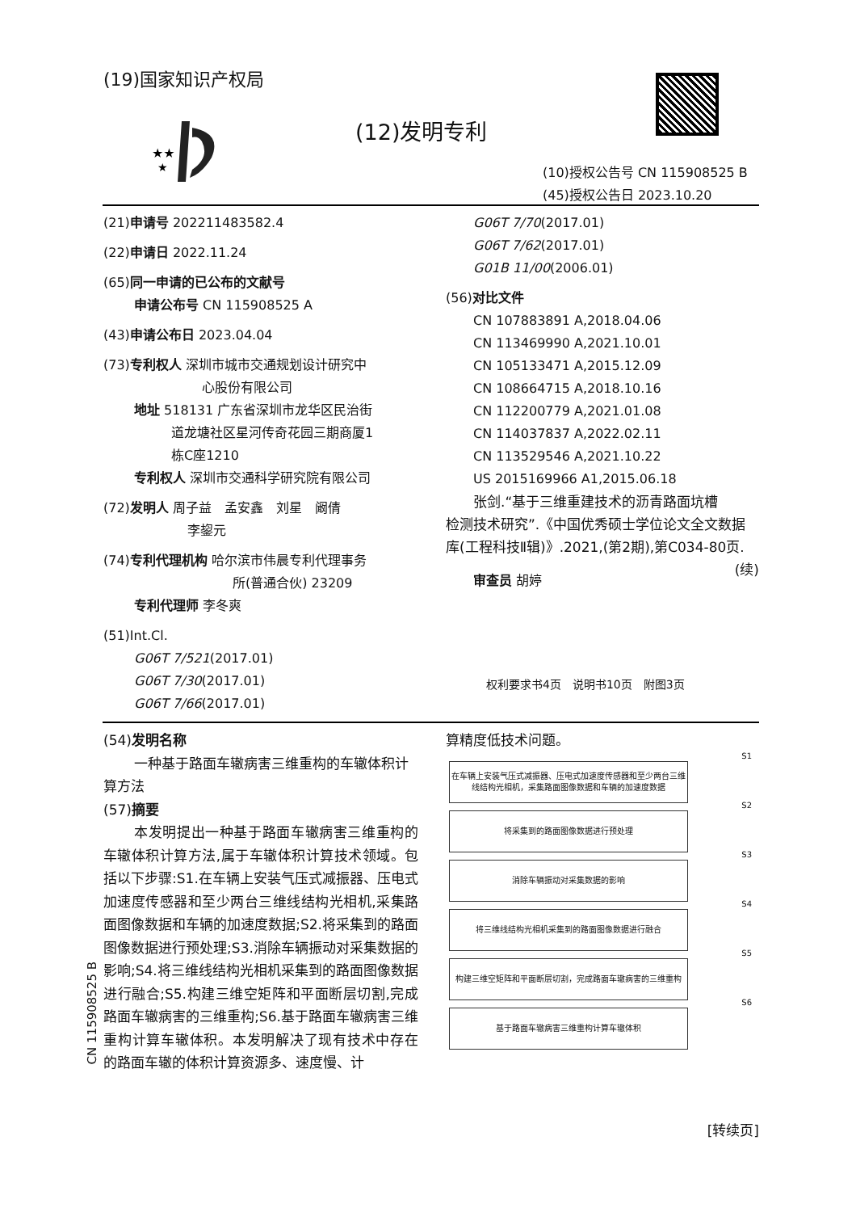(19)国家知识产权局
★★
★
(12)发明专利
(10)授权公告号 CN 115908525 B
(45)授权公告日 2023.10.20
(21)申请号 202211483582.4
(22)申请日 2022.11.24
(65)同一申请的已公布的文献号
申请公布号 CN 115908525 A
(43)申请公布日 2023.04.04
(73)专利权人 深圳市城市交通规划设计研究中
心股份有限公司
地址 518131 广东省深圳市龙华区民治街
道龙塘社区星河传奇花园三期商厦1
栋C座1210
专利权人 深圳市交通科学研究院有限公司
(72)发明人 周子益　孟安鑫　刘星　阚倩
李鋆元
(74)专利代理机构 哈尔滨市伟晨专利代理事务
所(普通合伙) 23209
专利代理师 李冬爽
(51)Int.Cl.
G06T 7/521(2017.01)
G06T 7/30(2017.01)
G06T 7/66(2017.01)
G06T 7/70(2017.01)
G06T 7/62(2017.01)
G01B 11/00(2006.01)
(56)对比文件
CN 107883891 A,2018.04.06
CN 113469990 A,2021.10.01
CN 105133471 A,2015.12.09
CN 108664715 A,2018.10.16
CN 112200779 A,2021.01.08
CN 114037837 A,2022.02.11
CN 113529546 A,2021.10.22
US 2015169966 A1,2015.06.18
张剑.“基于三维重建技术的沥青路面坑槽
检测技术研究”.《中国优秀硕士学位论文全文数据库(工程科技Ⅱ辑)》.2021,(第2期),第C034-80页. (续)
审查员 胡婷
权利要求书4页　说明书10页　附图3页
CN 115908525 B
(54)发明名称
一种基于路面车辙病害三维重构的车辙体积计算方法
(57)摘要
本发明提出一种基于路面车辙病害三维重构的车辙体积计算方法,属于车辙体积计算技术领域。包括以下步骤:S1.在车辆上安装气压式减振器、压电式加速度传感器和至少两台三维线结构光相机,采集路面图像数据和车辆的加速度数据;S2.将采集到的路面图像数据进行预处理;S3.消除车辆振动对采集数据的影响;S4.将三维线结构光相机采集到的路面图像数据进行融合;S5.构建三维空矩阵和平面断层切割,完成路面车辙病害的三维重构;S6.基于路面车辙病害三维重构计算车辙体积。本发明解决了现有技术中存在的路面车辙的体积计算资源多、速度慢、计
算精度低技术问题。
在车辆上安装气压式减振器、压电式加速度传感器和至少两台三维线结构光相机，采集路面图像数据和车辆的加速度数据
S1
将采集到的路面图像数据进行预处理
S2
消除车辆振动对采集数据的影响
S3
将三维线结构光相机采集到的路面图像数据进行融合
S4
构建三维空矩阵和平面断层切割，完成路面车辙病害的三维重构
S5
基于路面车辙病害三维重构计算车辙体积
S6
[转续页]